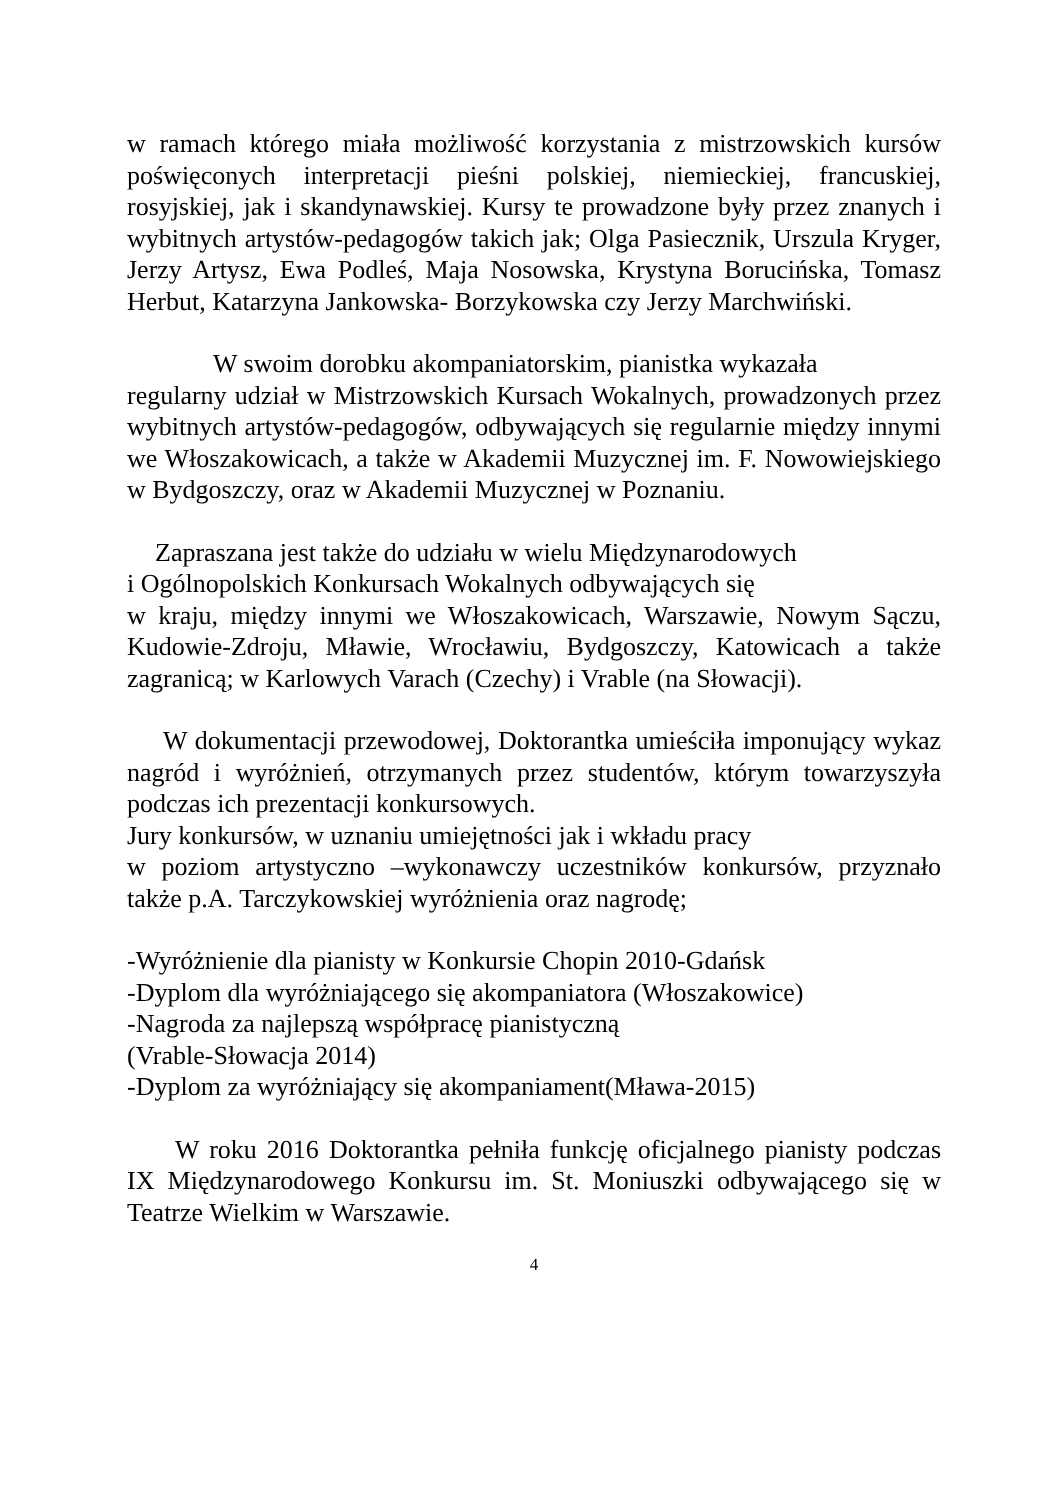w ramach którego miała możliwość korzystania z mistrzowskich kursów poświęconych interpretacji pieśni polskiej, niemieckiej, francuskiej, rosyjskiej, jak i skandynawskiej. Kursy te prowadzone były przez znanych i wybitnych artystów-pedagogów takich jak; Olga Pasiecznik, Urszula Kryger, Jerzy Artysz, Ewa Podleś, Maja Nosowska, Krystyna Borucińska, Tomasz Herbut, Katarzyna Jankowska- Borzykowska czy Jerzy Marchwiński.
W swoim dorobku akompaniatorskim, pianistka wykazała
regularny udział w Mistrzowskich Kursach Wokalnych, prowadzonych przez wybitnych artystów-pedagogów, odbywających się regularnie między innymi we Włoszakowicach, a także w Akademii Muzycznej im. F. Nowowiejskiego w Bydgoszczy, oraz w Akademii Muzycznej w Poznaniu.
Zapraszana jest także do udziału w wielu Międzynarodowych
i Ogólnopolskich Konkursach Wokalnych odbywających się
w kraju, między innymi we Włoszakowicach, Warszawie, Nowym Sączu, Kudowie-Zdroju, Mławie, Wrocławiu, Bydgoszczy, Katowicach a także zagranicą; w Karlowych Varach (Czechy) i Vrable (na Słowacji).
W dokumentacji przewodowej, Doktorantka umieściła imponujący wykaz nagród i wyróżnień, otrzymanych przez studentów, którym towarzyszyła podczas ich prezentacji konkursowych.
Jury konkursów, w uznaniu umiejętności jak i wkładu pracy
w poziom artystyczno –wykonawczy uczestników konkursów, przyznało także p.A. Tarczykowskiej wyróżnienia oraz nagrodę;
-Wyróżnienie dla pianisty w Konkursie Chopin 2010-Gdańsk
-Dyplom dla wyróżniającego się akompaniatora (Włoszakowice)
-Nagroda za najlepszą współpracę pianistyczną
(Vrable-Słowacja 2014)
-Dyplom za wyróżniający się akompaniament(Mława-2015)
W roku 2016 Doktorantka pełniła funkcję oficjalnego pianisty podczas IX Międzynarodowego Konkursu im. St. Moniuszki odbywającego się w Teatrze Wielkim w Warszawie.
4